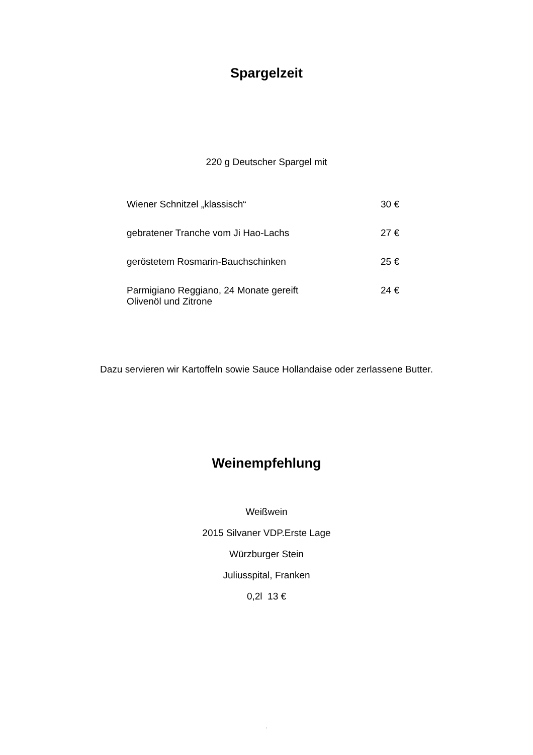Spargelzeit
220 g Deutscher Spargel mit
| Wiener Schnitzel „klassisch“ | 30 € |
| gebratener Tranche vom Ji Hao-Lachs | 27 € |
| geröstetem Rosmarin-Bauchschinken | 25 € |
| Parmigiano Reggiano, 24 Monate gereift Olivenöl und Zitrone | 24 € |
Dazu servieren wir Kartoffeln sowie Sauce Hollandaise oder zerlassene Butter.
Weinempfehlung
Weißwein
2015 Silvaner VDP.Erste Lage
Würzburger Stein
Juliusspital, Franken
0,2l 13 €
.